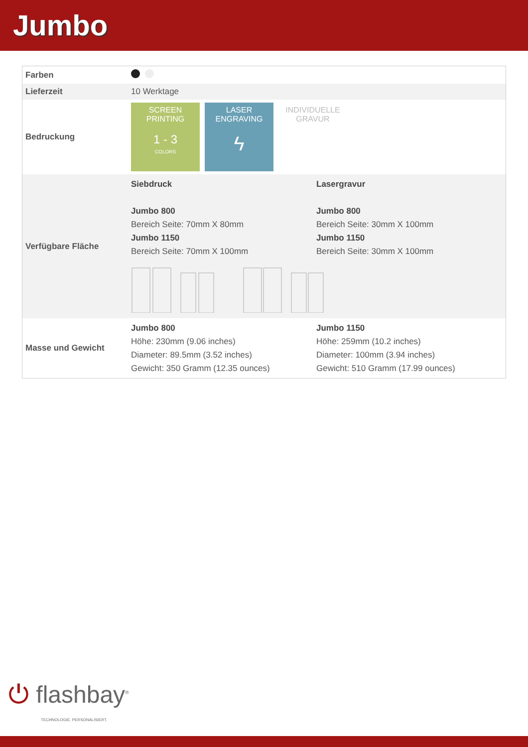Jumbo
| Farben | |
| Lieferzeit | 10 Werktage |
| Bedruckung | SCREEN PRINTING 1 - 3 COLORS LASER ENGRAVING ϟ INDIVIDUELLE GRAVUR |
| Verfügbare Fläche | Siebdruck Jumbo 800 Bereich Seite: 70mm X 80mm Jumbo 1150 Bereich Seite: 70mm X 100mm Lasergravur Jumbo 800 Bereich Seite: 30mm X 100mm Jumbo 1150 Bereich Seite: 30mm X 100mm |
| Masse und Gewicht | Jumbo 800 Höhe: 230mm (9.06 inches) Diameter: 89.5mm (3.52 inches) Gewicht: 350 Gramm (12.35 ounces) Jumbo 1150 Höhe: 259mm (10.2 inches) Diameter: 100mm (3.94 inches) Gewicht: 510 Gramm (17.99 ounces) |
⏻ flashbay<sup>®</sup>
TECHNOLOGIE. PERSONALISIERT.